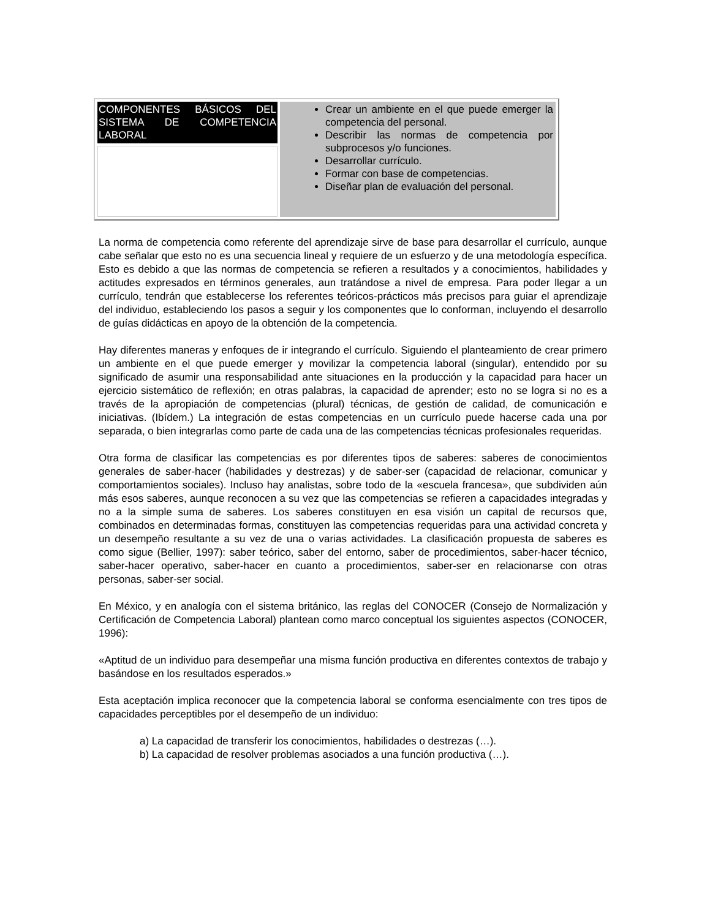| COMPONENTES BÁSICOS DEL SISTEMA DE COMPETENCIA LABORAL | Crear un ambiente en el que puede emerger la competencia del personal. Describir las normas de competencia por subprocesos y/o funciones. Desarrollar currículo. Formar con base de competencias. Diseñar plan de evaluación del personal. |
La norma de competencia como referente del aprendizaje sirve de base para desarrollar el currículo, aunque cabe señalar que esto no es una secuencia lineal y requiere de un esfuerzo y de una metodología específica. Esto es debido a que las normas de competencia se refieren a resultados y a conocimientos, habilidades y actitudes expresados en términos generales, aun tratándose a nivel de empresa. Para poder llegar a un currículo, tendrán que establecerse los referentes teóricos-prácticos más precisos para guiar el aprendizaje del individuo, estableciendo los pasos a seguir y los componentes que lo conforman, incluyendo el desarrollo de guías didácticas en apoyo de la obtención de la competencia.
Hay diferentes maneras y enfoques de ir integrando el currículo. Siguiendo el planteamiento de crear primero un ambiente en el que puede emerger y movilizar la competencia laboral (singular), entendido por su significado de asumir una responsabilidad ante situaciones en la producción y la capacidad para hacer un ejercicio sistemático de reflexión; en otras palabras, la capacidad de aprender; esto no se logra si no es a través de la apropiación de competencias (plural) técnicas, de gestión de calidad, de comunicación e iniciativas. (Ibídem.) La integración de estas competencias en un currículo puede hacerse cada una por separada, o bien integrarlas como parte de cada una de las competencias técnicas profesionales requeridas.
Otra forma de clasificar las competencias es por diferentes tipos de saberes: saberes de conocimientos generales de saber-hacer (habilidades y destrezas) y de saber-ser (capacidad de relacionar, comunicar y comportamientos sociales). Incluso hay analistas, sobre todo de la «escuela francesa», que subdividen aún más esos saberes, aunque reconocen a su vez que las competencias se refieren a capacidades integradas y no a la simple suma de saberes. Los saberes constituyen en esa visión un capital de recursos que, combinados en determinadas formas, constituyen las competencias requeridas para una actividad concreta y un desempeño resultante a su vez de una o varias actividades. La clasificación propuesta de saberes es como sigue (Bellier, 1997): saber teórico, saber del entorno, saber de procedimientos, saber-hacer técnico, saber-hacer operativo, saber-hacer en cuanto a procedimientos, saber-ser en relacionarse con otras personas, saber-ser social.
En México, y en analogía con el sistema británico, las reglas del CONOCER (Consejo de Normalización y Certificación de Competencia Laboral) plantean como marco conceptual los siguientes aspectos (CONOCER, 1996):
«Aptitud de un individuo para desempeñar una misma función productiva en diferentes contextos de trabajo y basándose en los resultados esperados.»
Esta aceptación implica reconocer que la competencia laboral se conforma esencialmente con tres tipos de capacidades perceptibles por el desempeño de un individuo:
a) La capacidad de transferir los conocimientos, habilidades o destrezas (…).
b) La capacidad de resolver problemas asociados a una función productiva (…).